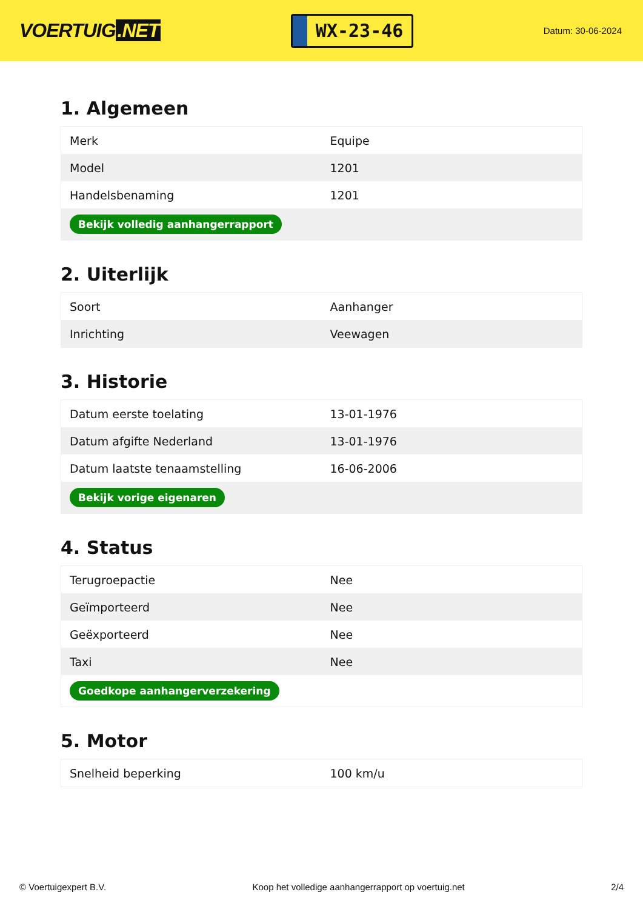VOERTUIG.NET
WX-23-46
Datum: 30-06-2024
1. Algemeen
| Merk | Equipe |
| Model | 1201 |
| Handelsbenaming | 1201 |
| Bekijk volledig aanhangerrapport | |
2. Uiterlijk
| Soort | Aanhanger |
| Inrichting | Veewagen |
3. Historie
| Datum eerste toelating | 13-01-1976 |
| Datum afgifte Nederland | 13-01-1976 |
| Datum laatste tenaamstelling | 16-06-2006 |
| Bekijk vorige eigenaren | |
4. Status
| Terugroepactie | Nee |
| Geïmporteerd | Nee |
| Geëxporteerd | Nee |
| Taxi | Nee |
| Goedkope aanhangerverzekering | |
5. Motor
| Snelheid beperking | 100 km/u |
© Voertuigexpert B.V. Koop het volledige aanhangerrapport op voertuig.net 2/4